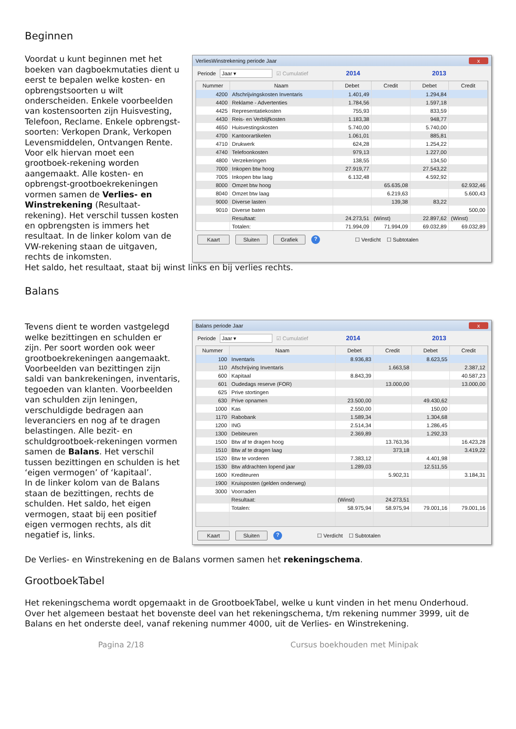Beginnen
Voordat u kunt beginnen met het boeken van dagboekmutaties dient u eerst te bepalen welke kosten- en opbrengstsoorten u wilt onderscheiden. Enkele voorbeelden van kostensoorten zijn Huisvesting, Telefoon, Reclame. Enkele opbrengst-soorten: Verkopen Drank, Verkopen Levensmiddelen, Ontvangen Rente. Voor elk hiervan moet een grootboek-rekening worden aangemaakt. Alle kosten- en opbrengst-grootboekrekeningen vormen samen de Verlies- en Winstrekening (Resultaat-rekening). Het verschil tussen kosten en opbrengsten is immers het resultaat. In de linker kolom van de VW-rekening staan de uitgaven, rechts de inkomsten.
VerliesWinstrekening periode Jaar x
Periode Jaar ▾ ☑ Cumulatief 2014 2013
| Nummer | Naam | Debet | Credit | Debet | Credit |
| --- | --- | --- | --- | --- | --- |
| 4200 | Afschrijvingskosten Inventaris | 1.401,49 | | 1.294,84 | |
| 4400 | Reklame - Advertenties | 1.784,56 | | 1.597,18 | |
| 4425 | Representatiekosten | 755,93 | | 833,59 | |
| 4430 | Reis- en Verblijfkosten | 1.183,38 | | 948,77 | |
| 4650 | Huisvestingskosten | 5.740,00 | | 5.740,00 | |
| 4700 | Kantoorartikelen | 1.061,01 | | 885,81 | |
| 4710 | Drukwerk | 624,28 | | 1.254,22 | |
| 4740 | Telefoonkosten | 979,13 | | 1.227,00 | |
| 4800 | Verzekeringen | 138,55 | | 134,50 | |
| 7000 | Inkopen btw hoog | 27.919,77 | | 27.543,22 | |
| 7005 | Inkopen btw laag | 6.132,48 | | 4.592,92 | |
| 8000 | Omzet btw hoog | | 65.635,08 | | 62.932,46 |
| 8040 | Omzet btw laag | | 6.219,63 | | 5.600,43 |
| 9000 | Diverse lasten | | 139,38 | 83,22 | |
| 9010 | Diverse baten | | | | 500,00 |
| | Resultaat: | 24.273,51 | (Winst) | 22.897,62 | (Winst) |
| | Totalen: | 71.994,09 | 71.994,09 | 69.032,89 | 69.032,89 |
Kaart Sluiten Grafiek? ☐ Verdicht ☐ Subtotalen
Het saldo, het resultaat, staat bij winst links en bij verlies rechts.
Balans
Tevens dient te worden vastgelegd welke bezittingen en schulden er zijn. Per soort worden ook weer grootboekrekeningen aangemaakt. Voorbeelden van bezittingen zijn saldi van bankrekeningen, inventaris, tegoeden van klanten. Voorbeelden van schulden zijn leningen, verschuldigde bedragen aan leveranciers en nog af te dragen belastingen. Alle bezit- en schuldgrootboek-rekeningen vormen samen de Balans. Het verschil tussen bezittingen en schulden is het ‘eigen vermogen’ of ‘kapitaal’.
In de linker kolom van de Balans staan de bezittingen, rechts de schulden. Het saldo, het eigen vermogen, staat bij een positief eigen vermogen rechts, als dit negatief is, links.
Balans periode Jaar x
Periode Jaar ▾ ☑ Cumulatief 2014 2013
| Nummer | Naam | Debet | Credit | Debet | Credit |
| --- | --- | --- | --- | --- | --- |
| 100 | Inventaris | 8.936,83 | | 8.623,55 | |
| 110 | Afschrijving Inventaris | | 1.663,58 | | 2.387,12 |
| 600 | Kapitaal | 8.843,39 | | | 40.587,23 |
| 601 | Oudedags reserve (FOR) | | 13.000,00 | | 13.000,00 |
| 625 | Prive stortingen | | | | |
| 630 | Prive opnamen | 23.500,00 | | 49.430,62 | |
| 1000 | Kas | 2.550,00 | | 150,00 | |
| 1170 | Rabobank | 1.589,34 | | 1.304,68 | |
| 1200 | ING | 2.514,34 | | 1.286,45 | |
| 1300 | Debiteuren | 2.369,89 | | 1.292,33 | |
| 1500 | Btw af te dragen hoog | | 13.763,36 | | 16.423,28 |
| 1510 | Btw af te dragen laag | | 373,18 | | 3.419,22 |
| 1520 | Btw te vorderen | 7.383,12 | | 4.401,98 | |
| 1530 | Btw afdrachten lopend jaar | 1.289,03 | | 12.511,55 | |
| 1600 | Krediteuren | | 5.902,31 | | 3.184,31 |
| 1900 | Kruisposten (gelden onderweg) | | | | |
| 3000 | Voorraden | | | | |
| | Resultaat: | (Winst) | 24.273,51 | | |
| | Totalen: | 58.975,94 | 58.975,94 | 79.001,16 | 79.001,16 |
Kaart Sluiten? ☐ Verdicht ☐ Subtotalen
De Verlies- en Winstrekening en de Balans vormen samen het rekeningschema.
GrootboekTabel
Het rekeningschema wordt opgemaakt in de GrootboekTabel, welke u kunt vinden in het menu Onderhoud.
Over het algemeen bestaat het bovenste deel van het rekeningschema, t/m rekening nummer 3999, uit de Balans en het onderste deel, vanaf rekening nummer 4000, uit de Verlies- en Winstrekening.
Pagina 2/18 Cursus boekhouden met Minipak